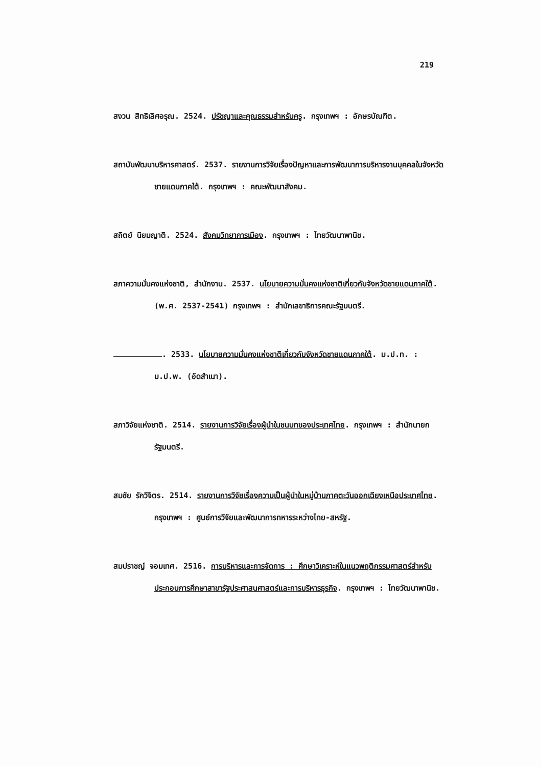219
สงวน สิทธิเลิศอรุณ. 2524. ปรัชญาและคุณธรรมสำหรับครู. กรุงเทพฯ : อักษรบัณฑิต.
สถาบันพัฒนาบริหารศาสตร์. 2537. รายงานการวิจัยเรื่องปัญหาและการพัฒนาการบริหารงานบุคคลในจังหวัดชายแดนภาคใต้. กรุงเทพฯ : คณะพัฒนาสังคม.
สถิตย์ นิยมญาติ. 2524. สังคมวิทยาการเมือง. กรุงเทพฯ : ไทยวัฒนาพานิช.
สภาความมั่นคงแห่งชาติ, สำนักงาน. 2537. นโยบายความมั่นคงแห่งชาติเกี่ยวกับจังหวัดชายแดนภาคใต้. (พ.ศ. 2537-2541) กรุงเทพฯ : สำนักเลขาธิการคณะรัฐมนตรี.
. 2533. นโยบายความมั่นคงแห่งชาติเกี่ยวกับจังหวัดชายแดนภาคใต้. ม.ป.ท. : ม.ป.พ. (อัดสำเนา).
สภาวิจัยแห่งชาติ. 2514. รายงานการวิจัยเรื่องผู้นำในชนบทของประเทศไทย. กรุงเทพฯ : สำนักนายกรัฐมนตรี.
สมชัย รักวิจิตร. 2514. รายงานการวิจัยเรื่องความเป็นผู้นำในหมู่บ้านภาคตะวันออกเฉียงเหนือประเทศไทย. กรุงเทพฯ : ศูนย์การวิจัยและพัฒนาการทหารระหว่างไทย-สหรัฐ.
สมปราชญ์ จอมเทศ. 2516. การบริหารและการจัดการ : ศึกษาวิเคราะห์ในแนวพฤติกรรมศาสตร์สำหรับประกอบการศึกษาสาขารัฐประศาสนศาสตร์และการบริหารธุรกิจ. กรุงเทพฯ : ไทยวัฒนาพานิช.